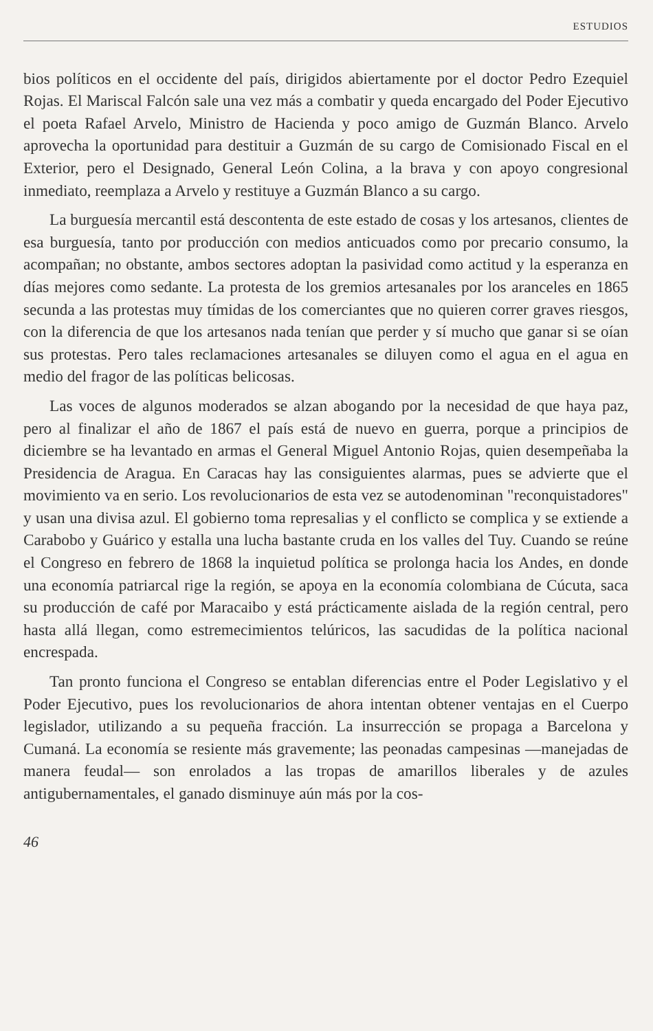ESTUDIOS
bios políticos en el occidente del país, dirigidos abiertamente por el doctor Pedro Ezequiel Rojas. El Mariscal Falcón sale una vez más a combatir y queda encargado del Poder Ejecutivo el poeta Rafael Arvelo, Ministro de Hacienda y poco amigo de Guzmán Blanco. Arvelo aprovecha la oportunidad para destituir a Guzmán de su cargo de Comisionado Fiscal en el Exterior, pero el Designado, General León Colina, a la brava y con apoyo congresional inmediato, reemplaza a Arvelo y restituye a Guzmán Blanco a su cargo.
La burguesía mercantil está descontenta de este estado de cosas y los artesanos, clientes de esa burguesía, tanto por producción con medios anticuados como por precario consumo, la acompañan; no obstante, ambos sectores adoptan la pasividad como actitud y la esperanza en días mejores como sedante. La protesta de los gremios artesanales por los aranceles en 1865 secunda a las protestas muy tímidas de los comerciantes que no quieren correr graves riesgos, con la diferencia de que los artesanos nada tenían que perder y sí mucho que ganar si se oían sus protestas. Pero tales reclamaciones artesanales se diluyen como el agua en el agua en medio del fragor de las políticas belicosas.
Las voces de algunos moderados se alzan abogando por la necesidad de que haya paz, pero al finalizar el año de 1867 el país está de nuevo en guerra, porque a principios de diciembre se ha levantado en armas el General Miguel Antonio Rojas, quien desempeñaba la Presidencia de Aragua. En Caracas hay las consiguientes alarmas, pues se advierte que el movimiento va en serio. Los revolucionarios de esta vez se autodenominan "reconquistadores" y usan una divisa azul. El gobierno toma represalias y el conflicto se complica y se extiende a Carabobo y Guárico y estalla una lucha bastante cruda en los valles del Tuy. Cuando se reúne el Congreso en febrero de 1868 la inquietud política se prolonga hacia los Andes, en donde una economía patriarcal rige la región, se apoya en la economía colombiana de Cúcuta, saca su producción de café por Maracaibo y está prácticamente aislada de la región central, pero hasta allá llegan, como estremecimientos telúricos, las sacudidas de la política nacional encrespada.
Tan pronto funciona el Congreso se entablan diferencias entre el Poder Legislativo y el Poder Ejecutivo, pues los revolucionarios de ahora intentan obtener ventajas en el Cuerpo legislador, utilizando a su pequeña fracción. La insurrección se propaga a Barcelona y Cumaná. La economía se resiente más gravemente; las peonadas campesinas —manejadas de manera feudal— son enrolados a las tropas de amarillos liberales y de azules antigubernamentales, el ganado disminuye aún más por la cos-
46